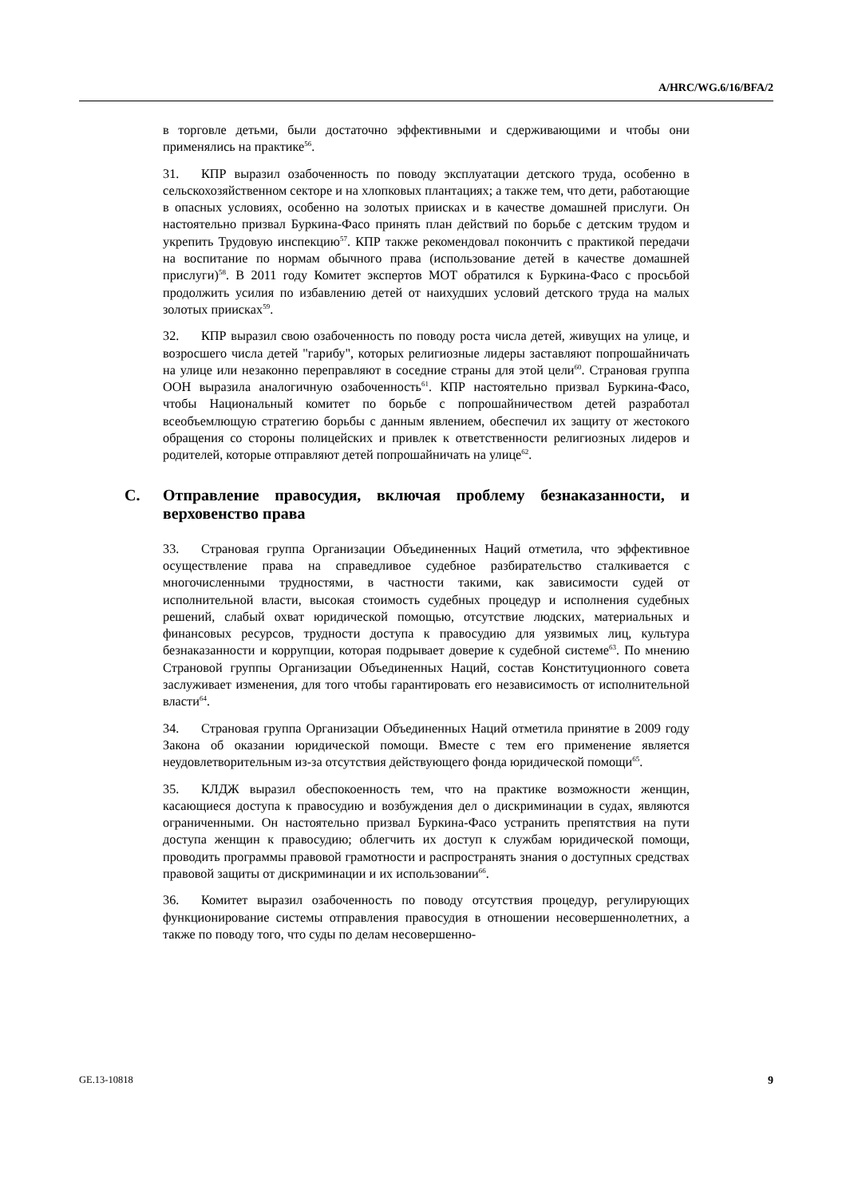A/HRC/WG.6/16/BFA/2
в торговле детьми, были достаточно эффективными и сдерживающими и чтобы они применялись на практике<sup>56</sup>.
31. КПР выразил озабоченность по поводу эксплуатации детского труда, особенно в сельскохозяйственном секторе и на хлопковых плантациях; а также тем, что дети, работающие в опасных условиях, особенно на золотых приисках и в качестве домашней прислуги. Он настоятельно призвал Буркина-Фасо принять план действий по борьбе с детским трудом и укрепить Трудовую инспекцию<sup>57</sup>. КПР также рекомендовал покончить с практикой передачи на воспитание по нормам обычного права (использование детей в качестве домашней прислуги)<sup>58</sup>. В 2011 году Комитет экспертов МОТ обратился к Буркина-Фасо с просьбой продолжить усилия по избавлению детей от наихудших условий детского труда на малых золотых приисках<sup>59</sup>.
32. КПР выразил свою озабоченность по поводу роста числа детей, живущих на улице, и возросшего числа детей "гарибу", которых религиозные лидеры заставляют попрошайничать на улице или незаконно переправляют в соседние страны для этой цели<sup>60</sup>. Страновая группа ООН выразила аналогичную озабоченность<sup>61</sup>. КПР настоятельно призвал Буркина-Фасо, чтобы Национальный комитет по борьбе с попрошайничеством детей разработал всеобъемлющую стратегию борьбы с данным явлением, обеспечил их защиту от жестокого обращения со стороны полицейских и привлек к ответственности религиозных лидеров и родителей, которые отправляют детей попрошайничать на улице<sup>62</sup>.
C. Отправление правосудия, включая проблему безнаказанности, и верховенство права
33. Страновая группа Организации Объединенных Наций отметила, что эффективное осуществление права на справедливое судебное разбирательство сталкивается с многочисленными трудностями, в частности такими, как зависимости судей от исполнительной власти, высокая стоимость судебных процедур и исполнения судебных решений, слабый охват юридической помощью, отсутствие людских, материальных и финансовых ресурсов, трудности доступа к правосудию для уязвимых лиц, культура безнаказанности и коррупции, которая подрывает доверие к судебной системе<sup>63</sup>. По мнению Страновой группы Организации Объединенных Наций, состав Конституционного совета заслуживает изменения, для того чтобы гарантировать его независимость от исполнительной власти<sup>64</sup>.
34. Страновая группа Организации Объединенных Наций отметила принятие в 2009 году Закона об оказании юридической помощи. Вместе с тем его применение является неудовлетворительным из-за отсутствия действующего фонда юридической помощи<sup>65</sup>.
35. КЛДЖ выразил обеспокоенность тем, что на практике возможности женщин, касающиеся доступа к правосудию и возбуждения дел о дискриминации в судах, являются ограниченными. Он настоятельно призвал Буркина-Фасо устранить препятствия на пути доступа женщин к правосудию; облегчить их доступ к службам юридической помощи, проводить программы правовой грамотности и распространять знания о доступных средствах правовой защиты от дискриминации и их использовании<sup>66</sup>.
36. Комитет выразил озабоченность по поводу отсутствия процедур, регулирующих функционирование системы отправления правосудия в отношении несовершеннолетних, а также по поводу того, что суды по делам несовершенно-
GE.13-10818 9